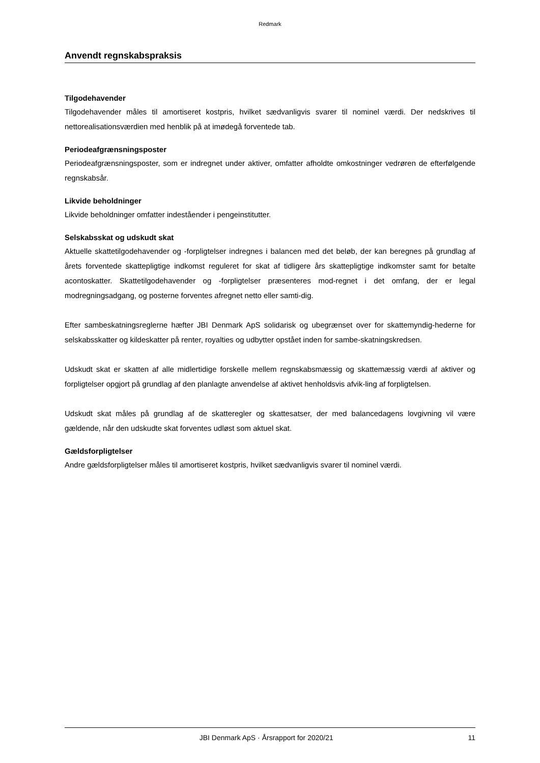Redmark
Anvendt regnskabspraksis
Tilgodehavender
Tilgodehavender måles til amortiseret kostpris, hvilket sædvanligvis svarer til nominel værdi. Der nedskrives til nettorealisationsværdien med henblik på at imødegå forventede tab.
Periodeafgrænsningsposter
Periodeafgrænsningsposter, som er indregnet under aktiver, omfatter afholdte omkostninger vedrøren de efterfølgende regnskabsår.
Likvide beholdninger
Likvide beholdninger omfatter indeståender i pengeinstitutter.
Selskabsskat og udskudt skat
Aktuelle skattetilgodehavender og -forpligtelser indregnes i balancen med det beløb, der kan beregnes på grundlag af årets forventede skattepligtige indkomst reguleret for skat af tidligere års skattepligtige indkomster samt for betalte acontoskatter. Skattetilgodehavender og -forpligtelser præsenteres mod-regnet i det omfang, der er legal modregningsadgang, og posterne forventes afregnet netto eller samti-dig.
Efter sambeskatningsreglerne hæfter JBI Denmark ApS solidarisk og ubegrænset over for skattemyndig-hederne for selskabsskatter og kildeskatter på renter, royalties og udbytter opstået inden for sambe-skatningskredsen.
Udskudt skat er skatten af alle midlertidige forskelle mellem regnskabsmæssig og skattemæssig værdi af aktiver og forpligtelser opgjort på grundlag af den planlagte anvendelse af aktivet henholdsvis afvik-ling af forpligtelsen.
Udskudt skat måles på grundlag af de skatteregler og skattesatser, der med balancedagens lovgivning vil være gældende, når den udskudte skat forventes udløst som aktuel skat.
Gældsforpligtelser
Andre gældsforpligtelser måles til amortiseret kostpris, hvilket sædvanligvis svarer til nominel værdi.
JBI Denmark ApS · Årsrapport for 2020/21 11